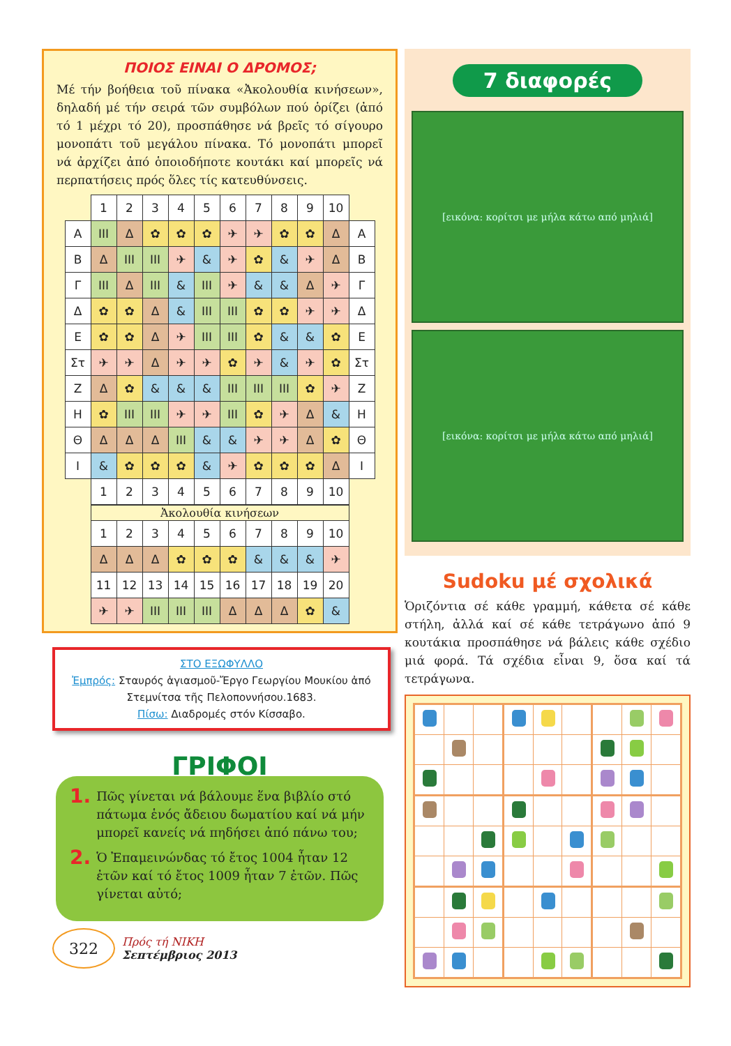ΠΟΙΟΣ ΕΙΝΑΙ Ο ΔΡΟΜΟΣ;
Μέ τήν βοήθεια τοῦ πίνακα «Ἀκολουθία κινήσεων», δηλαδή μέ τήν σειρά τῶν συμβόλων πού ὁρίζει (ἀπό τό 1 μέχρι τό 20), προσπάθησε νά βρεῖς τό σίγουρο μονοπάτι τοῦ μεγάλου πίνακα. Τό μονοπάτι μπορεῖ νά ἀρχίζει ἀπό ὁποιοδήποτε κουτάκι καί μπορεῖς νά περπατήσεις πρός ὅλες τίς κατευθύνσεις.
| | 1 | 2 | 3 | 4 | 5 | 6 | 7 | 8 | 9 | 10 | |
| Α | III | Δ | ✿ | ✿ | ✿ | ✈ | ✈ | ✿ | ✿ | Δ | Α |
| Β | Δ | III | III | ✈ | & | ✈ | ✿ | & | ✈ | Δ | Β |
| Γ | III | Δ | III | & | III | ✈ | & | & | Δ | ✈ | Γ |
| Δ | ✿ | ✿ | Δ | & | III | III | ✿ | ✿ | ✈ | ✈ | Δ |
| Ε | ✿ | ✿ | Δ | ✈ | III | III | ✿ | & | & | ✿ | Ε |
| Στ | ✈ | ✈ | Δ | ✈ | ✈ | ✿ | ✈ | & | ✈ | ✿ | Στ |
| Ζ | Δ | ✿ | & | & | & | III | III | III | ✿ | ✈ | Ζ |
| Η | ✿ | III | III | ✈ | ✈ | III | ✿ | ✈ | Δ | & | Η |
| Θ | Δ | Δ | Δ | III | & | & | ✈ | ✈ | Δ | ✿ | Θ |
| Ι | & | ✿ | ✿ | ✿ | & | ✈ | ✿ | ✿ | ✿ | Δ | Ι |
| | 1 | 2 | 3 | 4 | 5 | 6 | 7 | 8 | 9 | 10 | |
| Ἀκολουθία κινήσεων | | | | | | | | | |
| --- | --- | --- | --- | --- | --- | --- | --- | --- | --- |
| 1 | 2 | 3 | 4 | 5 | 6 | 7 | 8 | 9 | 10 |
| Δ | Δ | Δ | ✿ | ✿ | ✿ | & | & | & | ✈ |
| 11 | 12 | 13 | 14 | 15 | 16 | 17 | 18 | 19 | 20 |
| ✈ | ✈ | III | III | III | Δ | Δ | Δ | ✿ | & |
ΣΤΟ ΕΞΩΦΥΛΛΟ
Ἐμπρός: Σταυρός ἁγιασμοῦ-Ἔργο Γεωργίου Μουκίου ἀπό Στεμνίτσα τῆς Πελοποννήσου.1683.
Πίσω: Διαδρομές στόν Κίσσαβο.
ΓΡΙΦΟΙ
1. Πῶς γίνεται νά βάλουμε ἕνα βιβλίο στό πάτωμα ἑνός ἄδειου δωματίου καί νά μήν μπορεῖ κανείς νά πηδήσει ἀπό πάνω του;
2. Ὁ Ἐπαμεινώνδας τό ἔτος 1004 ἦταν 12 ἐτῶν καί τό ἔτος 1009 ἦταν 7 ἐτῶν. Πῶς γίνεται αὐτό;
322
Πρός τή ΝΙΚΗ
Σεπτέμβριος 2013
7 διαφορές
[εικόνα: κορίτσι με μήλα κάτω από μηλιά]
[εικόνα: κορίτσι με μήλα κάτω από μηλιά]
Sudoku μέ σχολικά
Ὁριζόντια σέ κάθε γραμμή, κάθετα σέ κάθε στήλη, ἀλλά καί σέ κάθε τετράγωνο ἀπό 9 κουτάκια προσπάθησε νά βάλεις κάθε σχέδιο μιά φορά. Τά σχέδια εἶναι 9, ὅσα καί τά τετράγωνα.